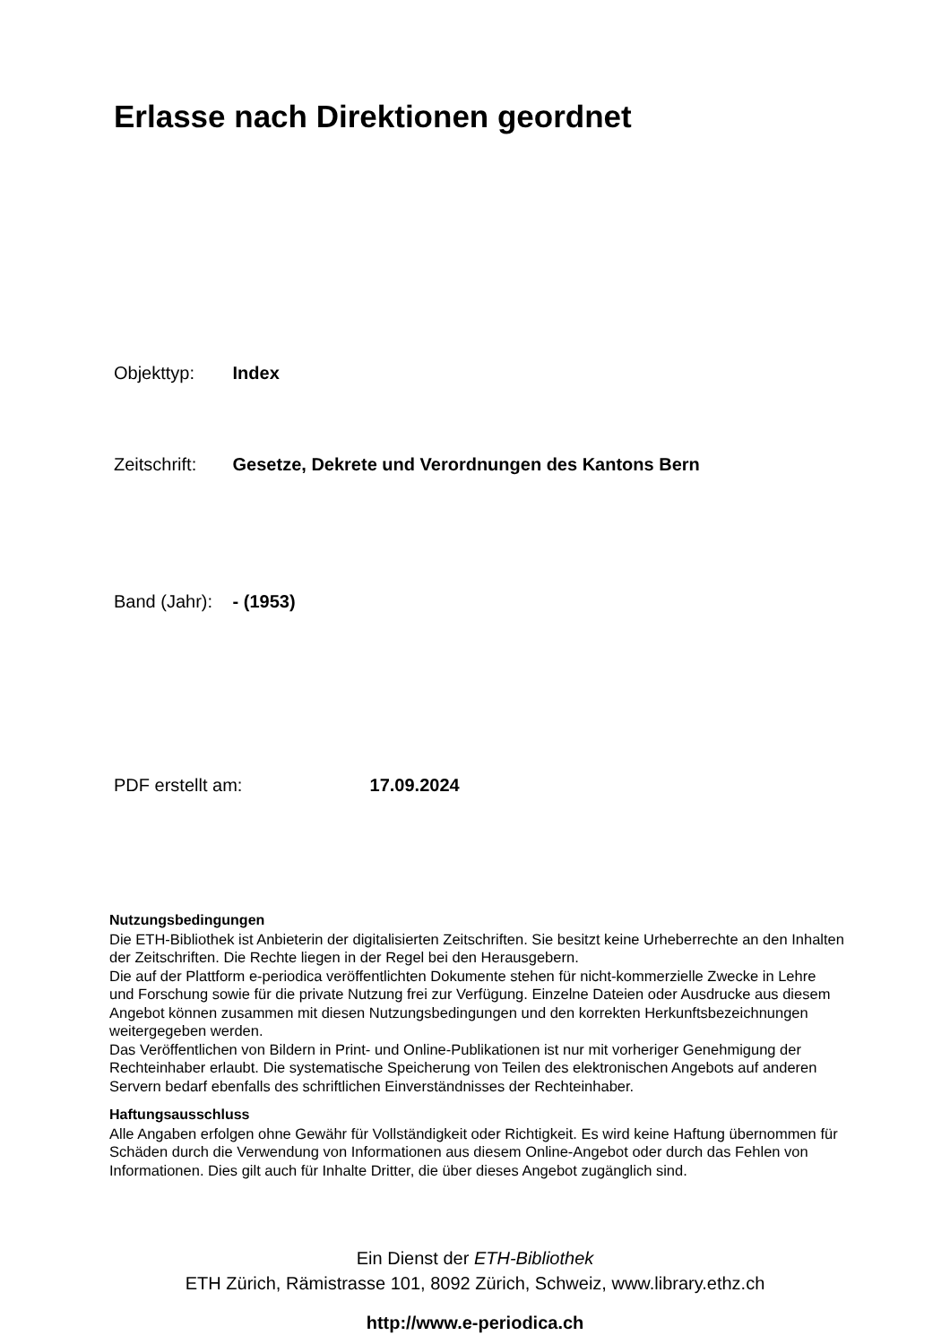Erlasse nach Direktionen geordnet
Objekttyp: Index
Zeitschrift: Gesetze, Dekrete und Verordnungen des Kantons Bern
Band (Jahr): - (1953)
PDF erstellt am: 17.09.2024
Nutzungsbedingungen
Die ETH-Bibliothek ist Anbieterin der digitalisierten Zeitschriften. Sie besitzt keine Urheberrechte an den Inhalten der Zeitschriften. Die Rechte liegen in der Regel bei den Herausgebern.
Die auf der Plattform e-periodica veröffentlichten Dokumente stehen für nicht-kommerzielle Zwecke in Lehre und Forschung sowie für die private Nutzung frei zur Verfügung. Einzelne Dateien oder Ausdrucke aus diesem Angebot können zusammen mit diesen Nutzungsbedingungen und den korrekten Herkunftsbezeichnungen weitergegeben werden.
Das Veröffentlichen von Bildern in Print- und Online-Publikationen ist nur mit vorheriger Genehmigung der Rechteinhaber erlaubt. Die systematische Speicherung von Teilen des elektronischen Angebots auf anderen Servern bedarf ebenfalls des schriftlichen Einverständnisses der Rechteinhaber.
Haftungsausschluss
Alle Angaben erfolgen ohne Gewähr für Vollständigkeit oder Richtigkeit. Es wird keine Haftung übernommen für Schäden durch die Verwendung von Informationen aus diesem Online-Angebot oder durch das Fehlen von Informationen. Dies gilt auch für Inhalte Dritter, die über dieses Angebot zugänglich sind.
Ein Dienst der ETH-Bibliothek
ETH Zürich, Rämistrasse 101, 8092 Zürich, Schweiz, www.library.ethz.ch
http://www.e-periodica.ch